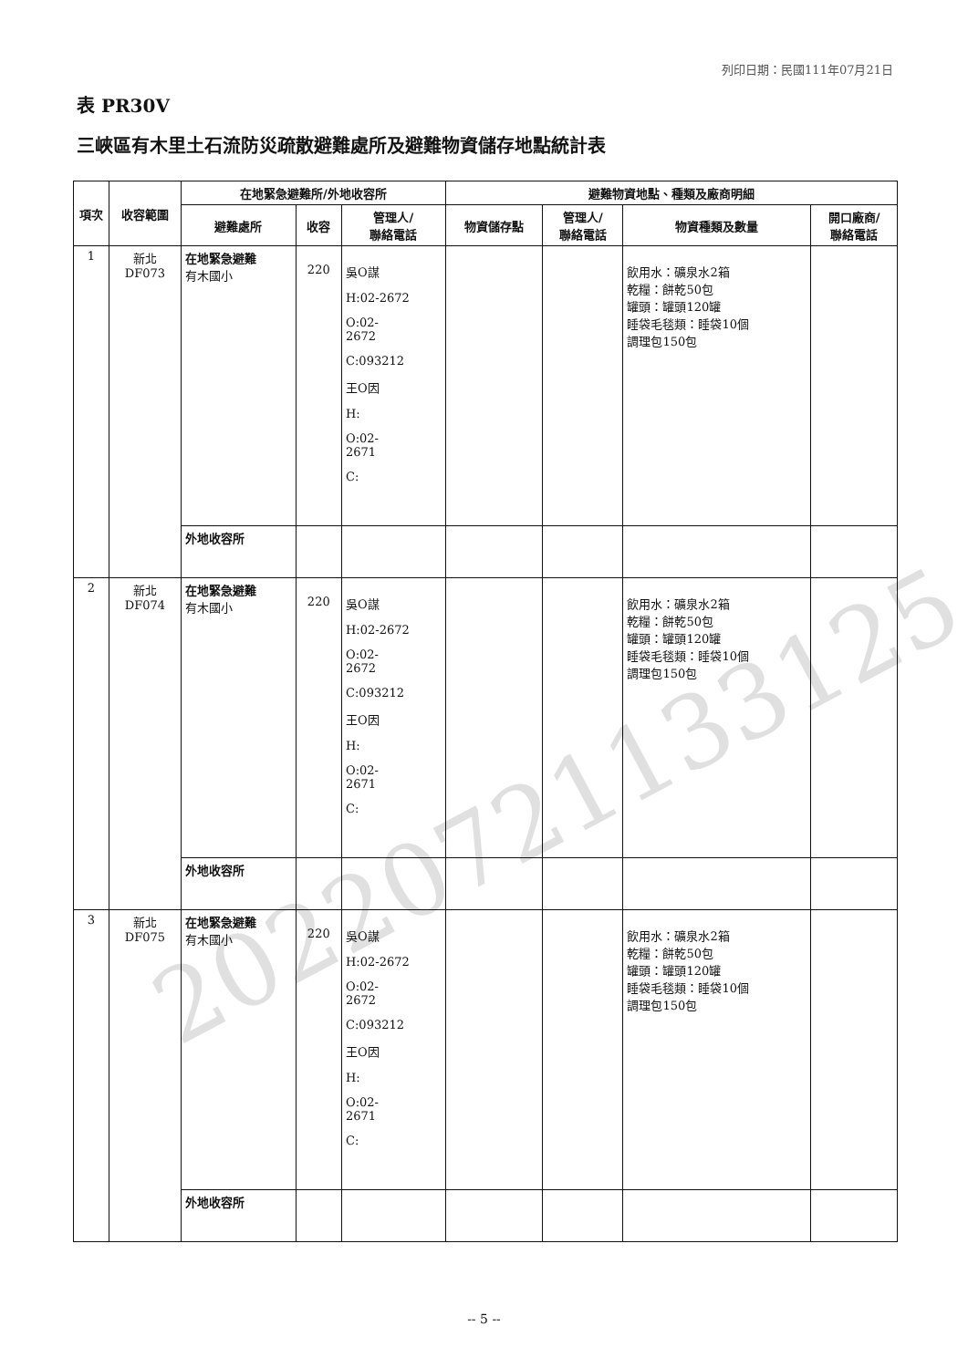列印日期：民國111年07月21日
表 PR30V
三峽區有木里土石流防災疏散避難處所及避難物資儲存地點統計表
| 項次 | 收容範圍 | 在地緊急避難所/外地收容所 | | | 避難物資地點、種類及廠商明細 | | | |
| --- | --- | --- | --- | --- | --- | --- | --- | --- |
| | | 避難處所 | 收容 | 管理人/ 聯絡電話 | 物資儲存點 | 管理人/ 聯絡電話 | 物資種類及數量 | 開口廠商/ 聯絡電話 |
| 1 | 新北 DF073 | 在地緊急避難 有木國小 | 220 | 吳O謀 H:02-2672 O:02- 2672 C:093212 王O因 H: O:02- 2671 C: | | | 飲用水：礦泉水2箱 乾糧：餅乾50包 罐頭：罐頭120罐 睡袋毛毯類：睡袋10個 調理包150包 | |
| | | 外地收容所 | | | | | | |
| 2 | 新北 DF074 | 在地緊急避難 有木國小 | 220 | 吳O謀 H:02-2672 O:02- 2672 C:093212 王O因 H: O:02- 2671 C: | | | 飲用水：礦泉水2箱 乾糧：餅乾50包 罐頭：罐頭120罐 睡袋毛毯類：睡袋10個 調理包150包 | |
| | | 外地收容所 | | | | | | |
| 3 | 新北 DF075 | 在地緊急避難 有木國小 | 220 | 吳O謀 H:02-2672 O:02- 2672 C:093212 王O因 H: O:02- 2671 C: | | | 飲用水：礦泉水2箱 乾糧：餅乾50包 罐頭：罐頭120罐 睡袋毛毯類：睡袋10個 調理包150包 | |
| | | 外地收容所 | | | | | | |
20220721133125
-- 5 --